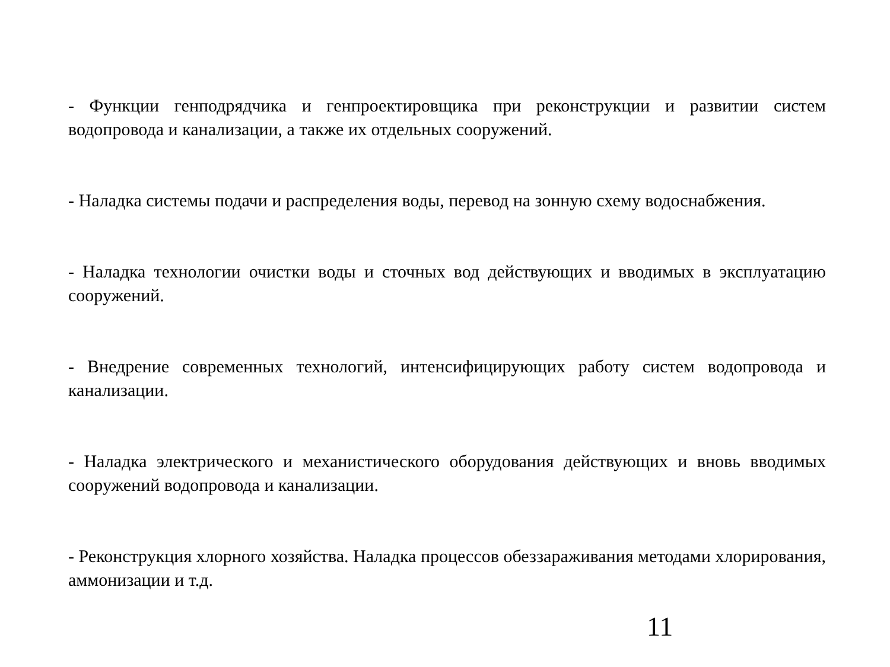- Функции генподрядчика и генпроектировщика при реконструкции и развитии систем водопровода и канализации, а также их отдельных сооружений.
- Наладка системы подачи и распределения воды, перевод на зонную схему водоснабжения.
- Наладка технологии очистки воды и сточных вод действующих и вводимых в эксплуатацию сооружений.
- Внедрение современных технологий, интенсифицирующих работу систем водопровода и канализации.
- Наладка электрического и механистического оборудования действующих и вновь вводимых сооружений водопровода и канализации.
- Реконструкция хлорного хозяйства. Наладка процессов обеззараживания методами хлорирования, аммонизации и т.д.
11